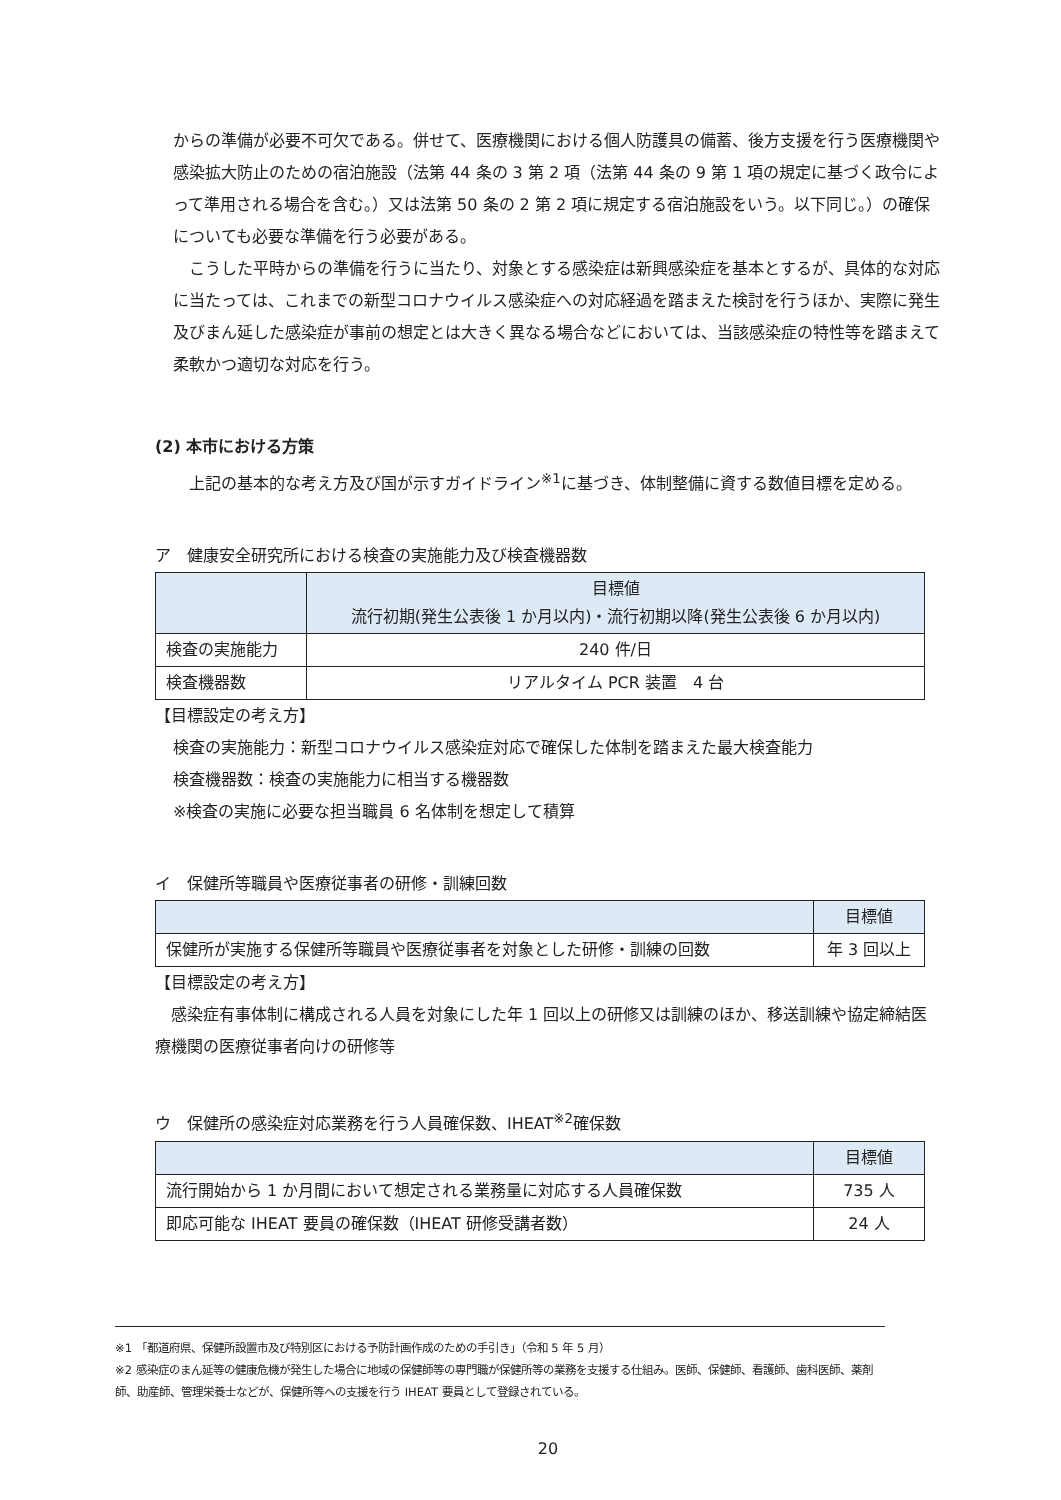からの準備が必要不可欠である。併せて、医療機関における個人防護具の備蓄、後方支援を行う医療機関や感染拡大防止のための宿泊施設（法第 44 条の 3 第 2 項（法第 44 条の 9 第 1 項の規定に基づく政令によって準用される場合を含む。）又は法第 50 条の 2 第 2 項に規定する宿泊施設をいう。以下同じ。）の確保についても必要な準備を行う必要がある。
　こうした平時からの準備を行うに当たり、対象とする感染症は新興感染症を基本とするが、具体的な対応に当たっては、これまでの新型コロナウイルス感染症への対応経過を踏まえた検討を行うほか、実際に発生及びまん延した感染症が事前の想定とは大きく異なる場合などにおいては、当該感染症の特性等を踏まえて柔軟かつ適切な対応を行う。
(2) 本市における方策
　上記の基本的な考え方及び国が示すガイドライン<sup>※1</sup>に基づき、体制整備に資する数値目標を定める。
ア　健康安全研究所における検査の実施能力及び検査機器数
| | 目標値 流行初期(発生公表後 1 か月以内)・流行初期以降(発生公表後 6 か月以内) |
| --- | --- |
| 検査の実施能力 | 240 件/日 |
| 検査機器数 | リアルタイム PCR 装置 4 台 |
【目標設定の考え方】
検査の実施能力：新型コロナウイルス感染症対応で確保した体制を踏まえた最大検査能力
検査機器数：検査の実施能力に相当する機器数
※検査の実施に必要な担当職員 6 名体制を想定して積算
イ　保健所等職員や医療従事者の研修・訓練回数
| | 目標値 |
| --- | --- |
| 保健所が実施する保健所等職員や医療従事者を対象とした研修・訓練の回数 | 年 3 回以上 |
【目標設定の考え方】
　感染症有事体制に構成される人員を対象にした年 1 回以上の研修又は訓練のほか、移送訓練や協定締結医療機関の医療従事者向けの研修等
ウ　保健所の感染症対応業務を行う人員確保数、IHEAT<sup>※2</sup>確保数
| | 目標値 |
| --- | --- |
| 流行開始から 1 か月間において想定される業務量に対応する人員確保数 | 735 人 |
| 即応可能な IHEAT 要員の確保数（IHEAT 研修受講者数） | 24 人 |
※1 「都道府県、保健所設置市及び特別区における予防計画作成のための手引き」（令和 5 年 5 月）
※2 感染症のまん延等の健康危機が発生した場合に地域の保健師等の専門職が保健所等の業務を支援する仕組み。医師、保健師、看護師、歯科医師、薬剤師、助産師、管理栄養士などが、保健所等への支援を行う IHEAT 要員として登録されている。
20